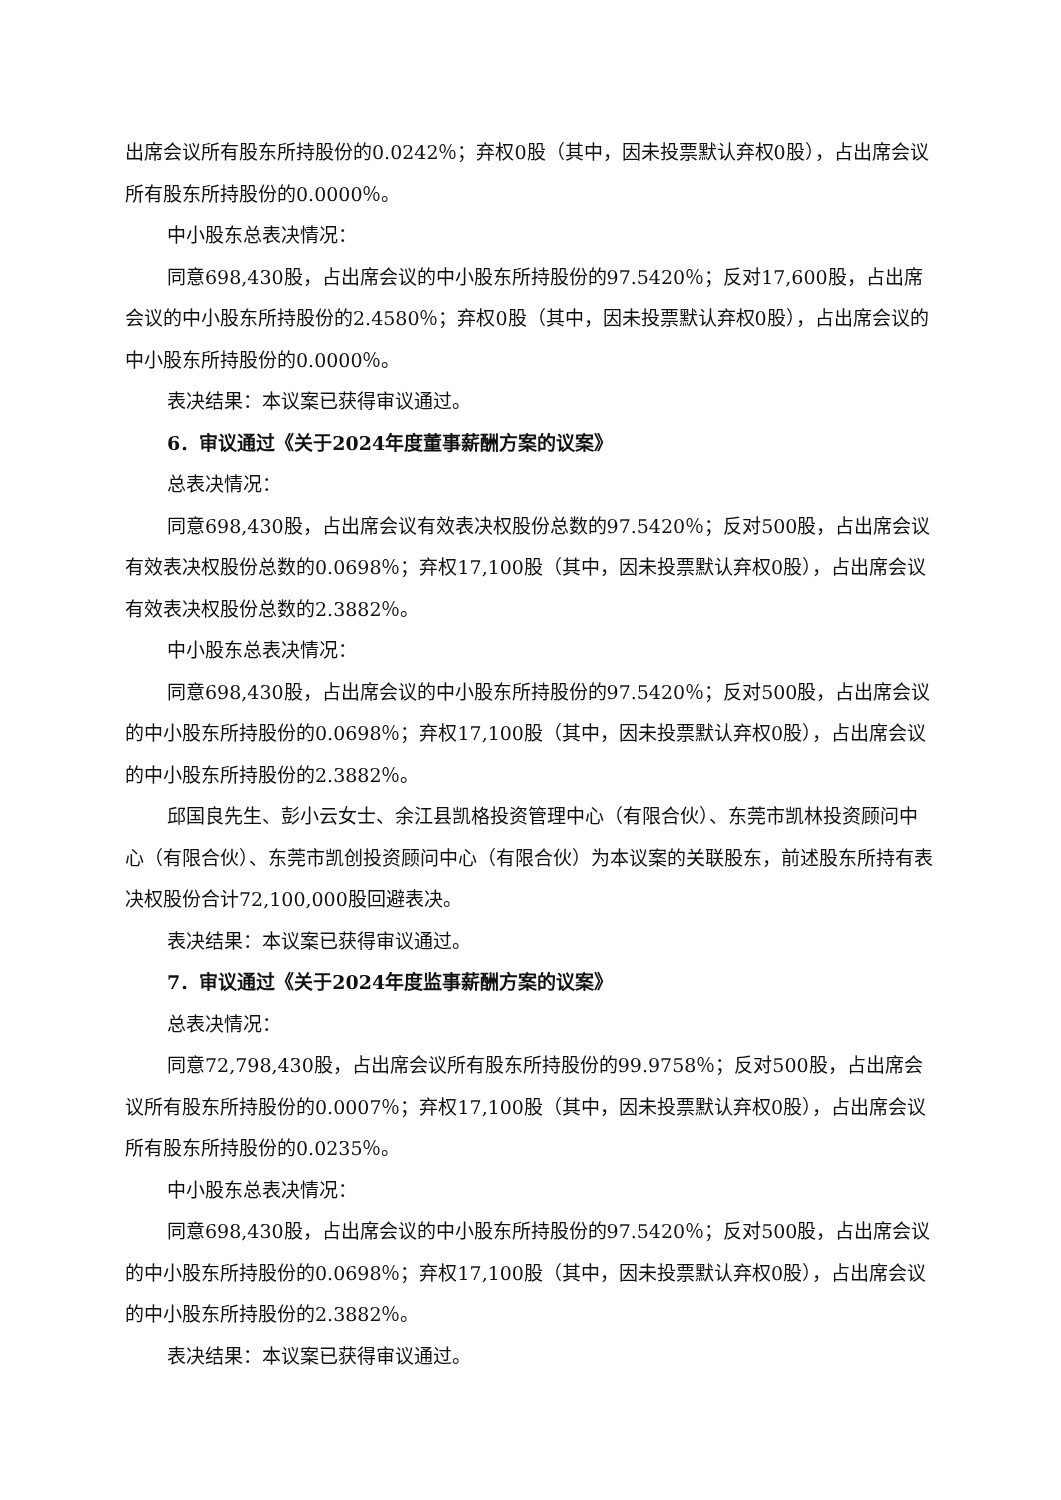出席会议所有股东所持股份的0.0242％；弃权0股（其中，因未投票默认弃权0股），占出席会议所有股东所持股份的0.0000％。
中小股东总表决情况：
同意698,430股，占出席会议的中小股东所持股份的97.5420％；反对17,600股，占出席会议的中小股东所持股份的2.4580％；弃权0股（其中，因未投票默认弃权0股），占出席会议的中小股东所持股份的0.0000％。
表决结果：本议案已获得审议通过。
6．审议通过《关于2024年度董事薪酬方案的议案》
总表决情况：
同意698,430股，占出席会议有效表决权股份总数的97.5420％；反对500股，占出席会议有效表决权股份总数的0.0698％；弃权17,100股（其中，因未投票默认弃权0股），占出席会议有效表决权股份总数的2.3882％。
中小股东总表决情况：
同意698,430股，占出席会议的中小股东所持股份的97.5420％；反对500股，占出席会议的中小股东所持股份的0.0698％；弃权17,100股（其中，因未投票默认弃权0股），占出席会议的中小股东所持股份的2.3882％。
邱国良先生、彭小云女士、余江县凯格投资管理中心（有限合伙）、东莞市凯林投资顾问中心（有限合伙）、东莞市凯创投资顾问中心（有限合伙）为本议案的关联股东，前述股东所持有表决权股份合计72,100,000股回避表决。
表决结果：本议案已获得审议通过。
7．审议通过《关于2024年度监事薪酬方案的议案》
总表决情况：
同意72,798,430股，占出席会议所有股东所持股份的99.9758％；反对500股，占出席会议所有股东所持股份的0.0007％；弃权17,100股（其中，因未投票默认弃权0股），占出席会议所有股东所持股份的0.0235％。
中小股东总表决情况：
同意698,430股，占出席会议的中小股东所持股份的97.5420％；反对500股，占出席会议的中小股东所持股份的0.0698％；弃权17,100股（其中，因未投票默认弃权0股），占出席会议的中小股东所持股份的2.3882％。
表决结果：本议案已获得审议通过。